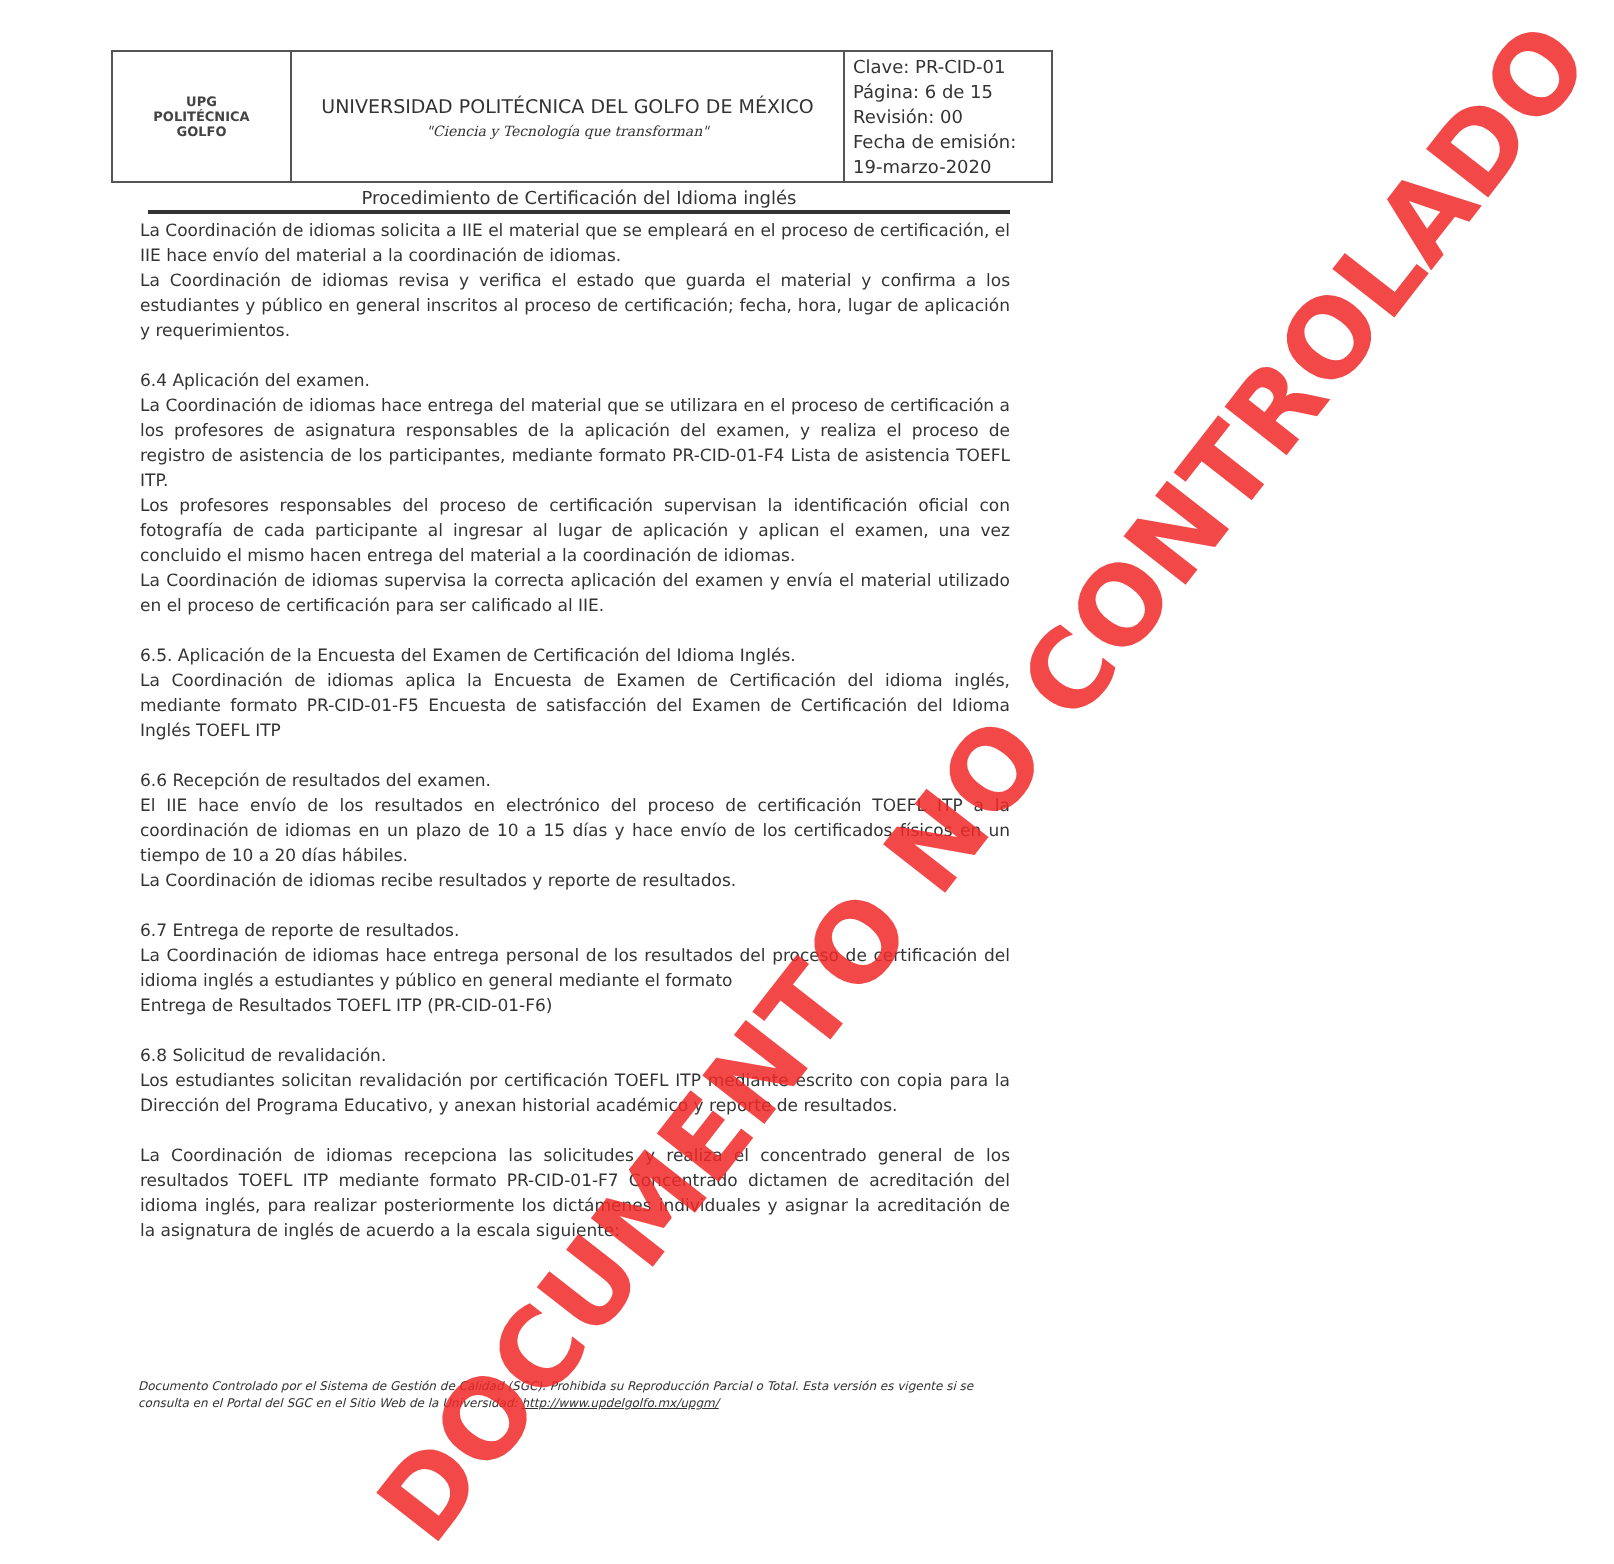| UPG POLITÉCNICA GOLFO | UNIVERSIDAD POLITÉCNICA DEL GOLFO DE MÉXICO "Ciencia y Tecnología que transforman" | Clave: PR-CID-01 Página: 6 de 15 Revisión: 00 Fecha de emisión: 19-marzo-2020 |
Procedimiento de Certificación del Idioma inglés
La Coordinación de idiomas solicita a IIE el material que se empleará en el proceso de certificación, el IIE hace envío del material a la coordinación de idiomas.
La Coordinación de idiomas revisa y verifica el estado que guarda el material y confirma a los estudiantes y público en general inscritos al proceso de certificación; fecha, hora, lugar de aplicación y requerimientos.
6.4 Aplicación del examen.
La Coordinación de idiomas hace entrega del material que se utilizara en el proceso de certificación a los profesores de asignatura responsables de la aplicación del examen, y realiza el proceso de registro de asistencia de los participantes, mediante formato PR-CID-01-F4 Lista de asistencia TOEFL ITP.
Los profesores responsables del proceso de certificación supervisan la identificación oficial con fotografía de cada participante al ingresar al lugar de aplicación y aplican el examen, una vez concluido el mismo hacen entrega del material a la coordinación de idiomas.
La Coordinación de idiomas supervisa la correcta aplicación del examen y envía el material utilizado en el proceso de certificación para ser calificado al IIE.
6.5. Aplicación de la Encuesta del Examen de Certificación del Idioma Inglés.
La Coordinación de idiomas aplica la Encuesta de Examen de Certificación del idioma inglés, mediante formato PR-CID-01-F5 Encuesta de satisfacción del Examen de Certificación del Idioma Inglés TOEFL ITP
6.6 Recepción de resultados del examen.
El IIE hace envío de los resultados en electrónico del proceso de certificación TOEFL ITP a la coordinación de idiomas en un plazo de 10 a 15 días y hace envío de los certificados físicos en un tiempo de 10 a 20 días hábiles.
La Coordinación de idiomas recibe resultados y reporte de resultados.
6.7 Entrega de reporte de resultados.
La Coordinación de idiomas hace entrega personal de los resultados del proceso de certificación del idioma inglés a estudiantes y público en general mediante el formato
Entrega de Resultados TOEFL ITP (PR-CID-01-F6)
6.8 Solicitud de revalidación.
Los estudiantes solicitan revalidación por certificación TOEFL ITP mediante escrito con copia para la Dirección del Programa Educativo, y anexan historial académico y reporte de resultados.
La Coordinación de idiomas recepciona las solicitudes y realiza el concentrado general de los resultados TOEFL ITP mediante formato PR-CID-01-F7 Concentrado dictamen de acreditación del idioma inglés, para realizar posteriormente los dictámenes individuales y asignar la acreditación de la asignatura de inglés de acuerdo a la escala siguiente:
Documento Controlado por el Sistema de Gestión de Calidad (SGC). Prohibida su Reproducción Parcial o Total. Esta versión es vigente si se consulta en el Portal del SGC en el Sitio Web de la Universidad: http://www.updelgolfo.mx/upgm/
DOCUMENTO NO CONTROLADO